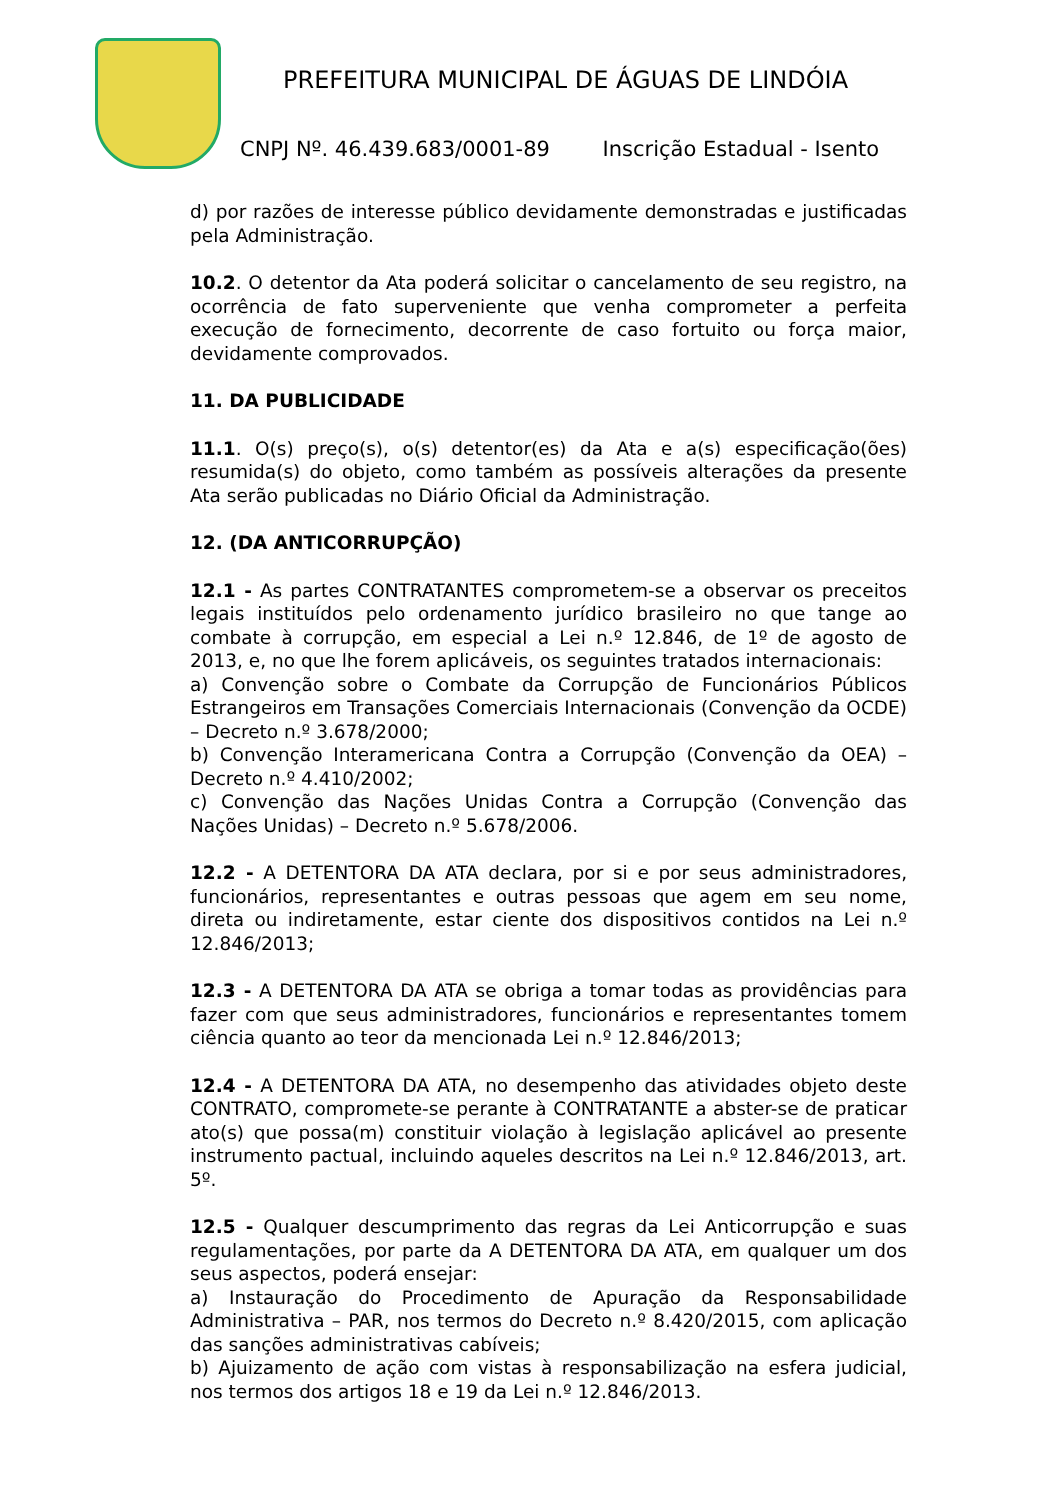PREFEITURA MUNICIPAL DE ÁGUAS DE LINDÓIA
CNPJ Nº. 46.439.683/0001-89 Inscrição Estadual - Isento
d) por razões de interesse público devidamente demonstradas e justificadas pela Administração.
10.2. O detentor da Ata poderá solicitar o cancelamento de seu registro, na ocorrência de fato superveniente que venha comprometer a perfeita execução de fornecimento, decorrente de caso fortuito ou força maior, devidamente comprovados.
11. DA PUBLICIDADE
11.1. O(s) preço(s), o(s) detentor(es) da Ata e a(s) especificação(ões) resumida(s) do objeto, como também as possíveis alterações da presente Ata serão publicadas no Diário Oficial da Administração.
12. (DA ANTICORRUPÇÃO)
12.1 - As partes CONTRATANTES comprometem-se a observar os preceitos legais instituídos pelo ordenamento jurídico brasileiro no que tange ao combate à corrupção, em especial a Lei n.º 12.846, de 1º de agosto de 2013, e, no que lhe forem aplicáveis, os seguintes tratados internacionais:
a) Convenção sobre o Combate da Corrupção de Funcionários Públicos Estrangeiros em Transações Comerciais Internacionais (Convenção da OCDE) – Decreto n.º 3.678/2000;
b) Convenção Interamericana Contra a Corrupção (Convenção da OEA) – Decreto n.º 4.410/2002;
c) Convenção das Nações Unidas Contra a Corrupção (Convenção das Nações Unidas) – Decreto n.º 5.678/2006.
12.2 - A DETENTORA DA ATA declara, por si e por seus administradores, funcionários, representantes e outras pessoas que agem em seu nome, direta ou indiretamente, estar ciente dos dispositivos contidos na Lei n.º 12.846/2013;
12.3 - A DETENTORA DA ATA se obriga a tomar todas as providências para fazer com que seus administradores, funcionários e representantes tomem ciência quanto ao teor da mencionada Lei n.º 12.846/2013;
12.4 - A DETENTORA DA ATA, no desempenho das atividades objeto deste CONTRATO, compromete-se perante à CONTRATANTE a abster-se de praticar ato(s) que possa(m) constituir violação à legislação aplicável ao presente instrumento pactual, incluindo aqueles descritos na Lei n.º 12.846/2013, art. 5º.
12.5 - Qualquer descumprimento das regras da Lei Anticorrupção e suas regulamentações, por parte da A DETENTORA DA ATA, em qualquer um dos seus aspectos, poderá ensejar:
a) Instauração do Procedimento de Apuração da Responsabilidade Administrativa – PAR, nos termos do Decreto n.º 8.420/2015, com aplicação das sanções administrativas cabíveis;
b) Ajuizamento de ação com vistas à responsabilização na esfera judicial, nos termos dos artigos 18 e 19 da Lei n.º 12.846/2013.